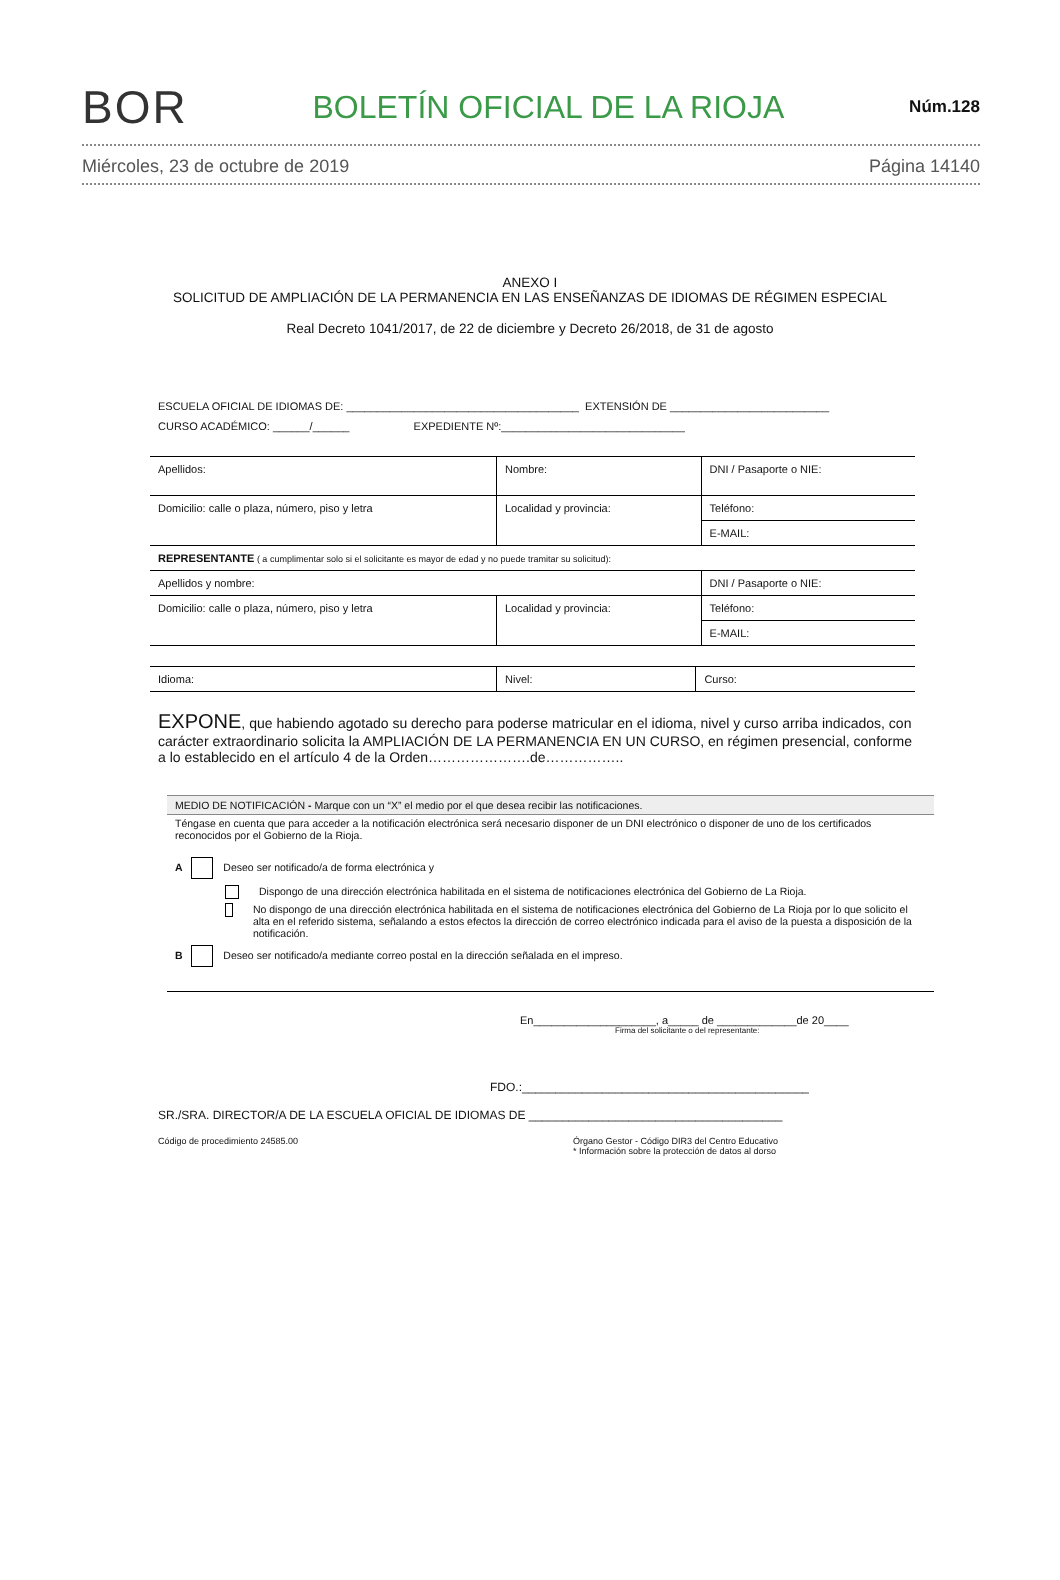BOR BOLETÍN OFICIAL DE LA RIOJA Núm.128
Miércoles, 23 de octubre de 2019 Página 14140
ANEXO I
SOLICITUD DE AMPLIACIÓN DE LA PERMANENCIA EN LAS ENSEÑANZAS DE IDIOMAS DE RÉGIMEN ESPECIAL
Real Decreto 1041/2017, de 22 de diciembre y Decreto 26/2018, de 31 de agosto
ESCUELA OFICIAL DE IDIOMAS DE: ______________________________________ EXTENSIÓN DE __________________________
CURSO ACADÉMICO: ______/______ EXPEDIENTE Nº:______________________________
| Apellidos: | Nombre: | DNI / Pasaporte o NIE: |
| Domicilio: calle o plaza, número, piso y letra | Localidad y provincia: | Teléfono: |
| | | E-MAIL: |
| REPRESENTANTE ( a cumplimentar solo si el solicitante es mayor de edad y no puede tramitar su solicitud): | | |
| Apellidos y nombre: | | DNI / Pasaporte o NIE: |
| Domicilio: calle o plaza, número, piso y letra | Localidad y provincia: | Teléfono: |
| | | E-MAIL: |
| Idioma: | Nivel: | Curso: |
EXPONE, que habiendo agotado su derecho para poderse matricular en el idioma, nivel y curso arriba indicados, con carácter extraordinario solicita la AMPLIACIÓN DE LA PERMANENCIA EN UN CURSO, en régimen presencial, conforme a lo establecido en el artículo 4 de la Orden………………….de……………..
MEDIO DE NOTIFICACIÓN - Marque con un “X” el medio por el que desea recibir las notificaciones.
Téngase en cuenta que para acceder a la notificación electrónica será necesario disponer de un DNI electrónico o disponer de uno de los certificados reconocidos por el Gobierno de la Rioja.
A Deseo ser notificado/a de forma electrónica y
Dispongo de una dirección electrónica habilitada en el sistema de notificaciones electrónica del Gobierno de La Rioja.
No dispongo de una dirección electrónica habilitada en el sistema de notificaciones electrónica del Gobierno de La Rioja por lo que solicito el alta en el referido sistema, señalando a estos efectos la dirección de correo electrónico indicada para el aviso de la puesta a disposición de la notificación.
B Deseo ser notificado/a mediante correo postal en la dirección señalada en el impreso.
En____________________, a_____ de _____________de 20____
Firma del solicitante o del representante:
FDO.:___________________________________________
SR./SRA. DIRECTOR/A DE LA ESCUELA OFICIAL DE IDIOMAS DE ______________________________________
Código de procedimiento 24585.00 Órgano Gestor - Código DIR3 del Centro Educativo
* Información sobre la protección de datos al dorso